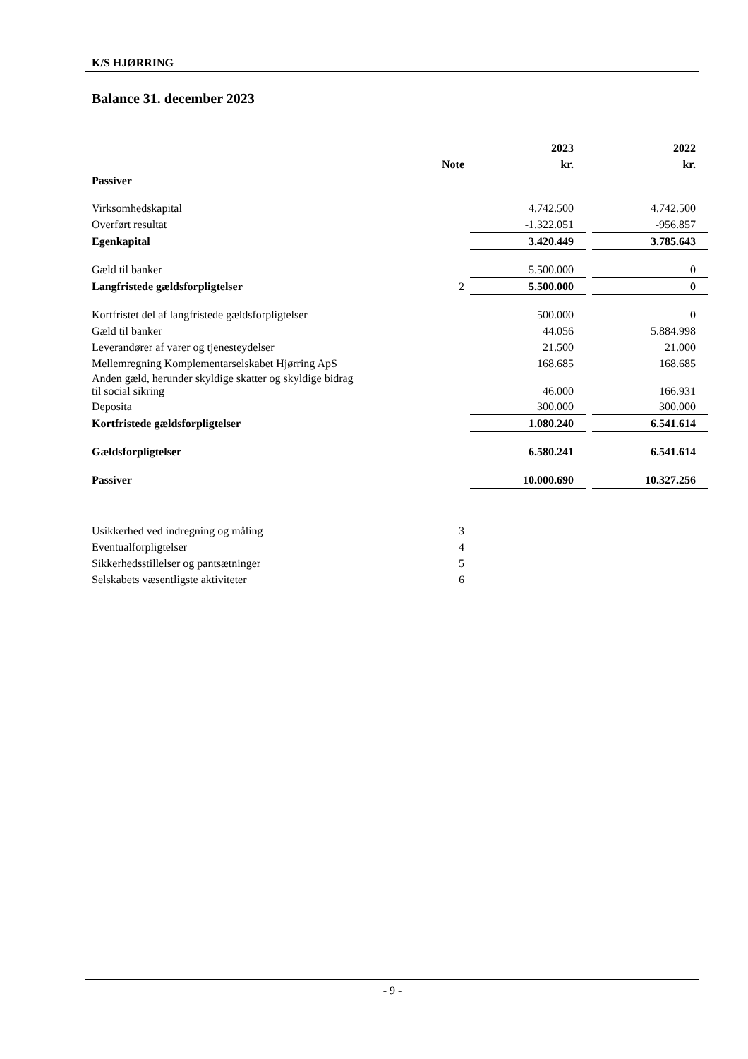K/S HJØRRING
Balance 31. december 2023
| | | 2023 | | 2022 |
| --- | --- | --- | --- | --- |
| | Note | kr. | | kr. |
| Passiver | | | | |
| Virksomhedskapital | | 4.742.500 | | 4.742.500 |
| Overført resultat | | -1.322.051 | | -956.857 |
| Egenkapital | | 3.420.449 | | 3.785.643 |
| Gæld til banker | | 5.500.000 | | 0 |
| Langfristede gældsforpligtelser | 2 | 5.500.000 | | 0 |
| Kortfristet del af langfristede gældsforpligtelser | | 500.000 | | 0 |
| Gæld til banker | | 44.056 | | 5.884.998 |
| Leverandører af varer og tjenesteydelser | | 21.500 | | 21.000 |
| Mellemregning Komplementarselskabet Hjørring ApS | | 168.685 | | 168.685 |
| Anden gæld, herunder skyldige skatter og skyldige bidrag til social sikring | | 46.000 | | 166.931 |
| Deposita | | 300.000 | | 300.000 |
| Kortfristede gældsforpligtelser | | 1.080.240 | | 6.541.614 |
| Gældsforpligtelser | | 6.580.241 | | 6.541.614 |
| Passiver | | 10.000.690 | | 10.327.256 |
| Usikkerhed ved indregning og måling | 3 | | | |
| Eventualforpligtelser | 4 | | | |
| Sikkerhedsstillelser og pantsætninger | 5 | | | |
| Selskabets væsentligste aktiviteter | 6 | | | |
- 9 -